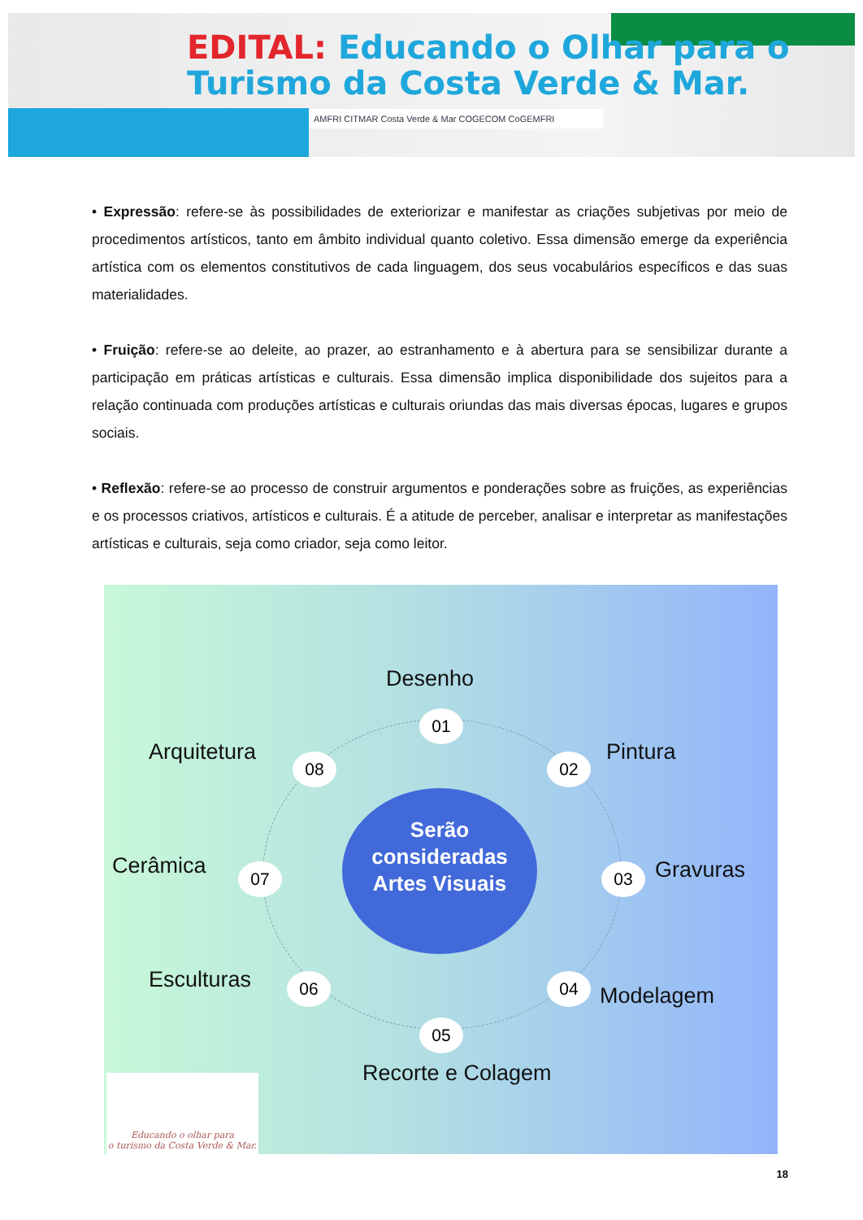EDITAL: Educando o Olhar para o
Turismo da Costa Verde & Mar.
AMFRI CITMAR Costa Verde & Mar COGECOM CoGEMFRI
• Expressão: refere-se às possibilidades de exteriorizar e manifestar as criações subjetivas por meio de procedimentos artísticos, tanto em âmbito individual quanto coletivo. Essa dimensão emerge da experiência artística com os elementos constitutivos de cada linguagem, dos seus vocabulários específicos e das suas materialidades.
• Fruição: refere-se ao deleite, ao prazer, ao estranhamento e à abertura para se sensibilizar durante a participação em práticas artísticas e culturais. Essa dimensão implica disponibilidade dos sujeitos para a relação continuada com produções artísticas e culturais oriundas das mais diversas épocas, lugares e grupos sociais.
• Reflexão: refere-se ao processo de construir argumentos e ponderações sobre as fruições, as experiências e os processos criativos, artísticos e culturais. É a atitude de perceber, analisar e interpretar as manifestações artísticas e culturais, seja como criador, seja como leitor.
Serão consideradas Artes Visuais
Desenho
01
Pintura
02
Gravuras
03
Modelagem
04
Recorte e Colagem
05
Esculturas 06
Cerâmica 07
Arquitetura 08
Educando o olhar para
o turismo da Costa Verde & Mar.
18